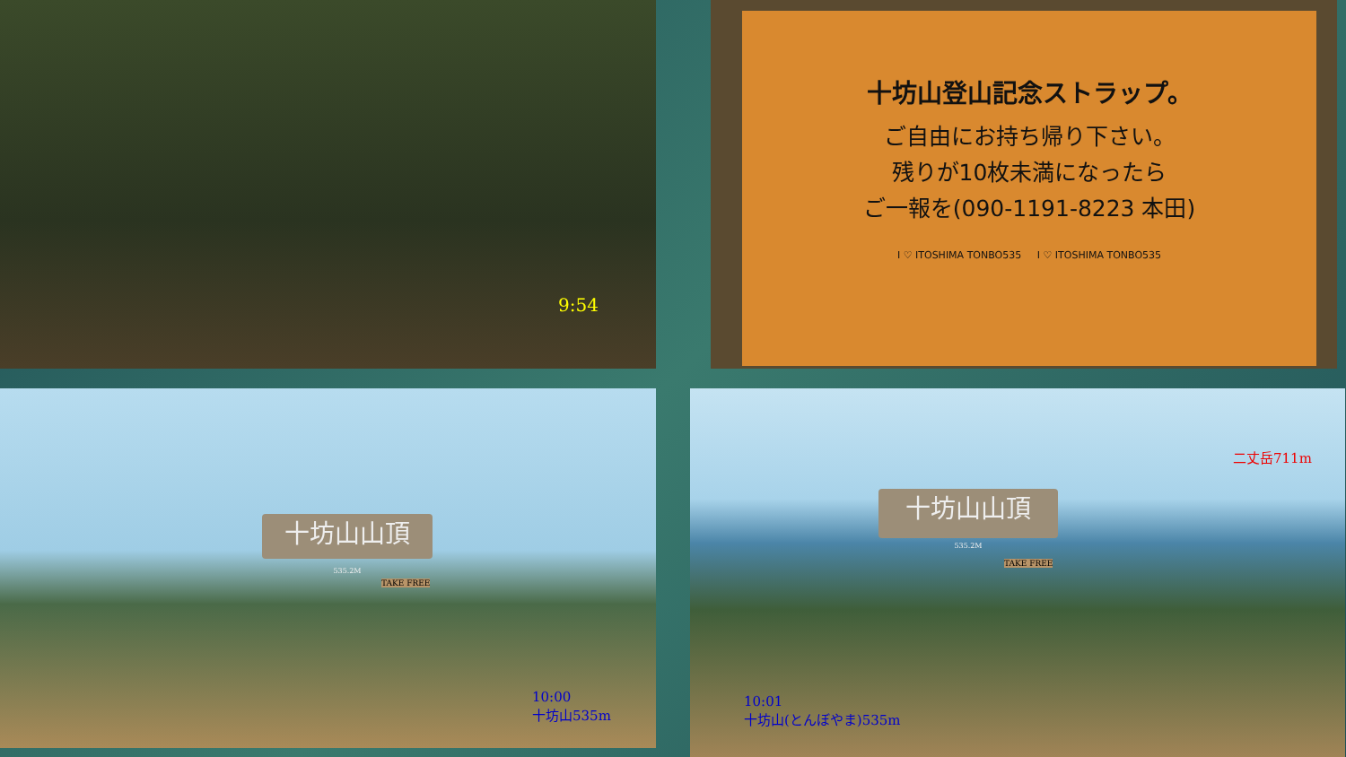9:54
十坊山登山記念ストラップ。
ご自由にお持ち帰り下さい。
残りが10枚未満になったら
ご一報を(090-1191-8223 本田)
I ♡ ITOSHIMA TONBO535 I ♡ ITOSHIMA TONBO535
十坊山山頂
535.2M
TAKE FREE
10:00
十坊山535m
二丈岳711m
十坊山山頂
535.2M
TAKE FREE
10:01
十坊山(とんぼやま)535m